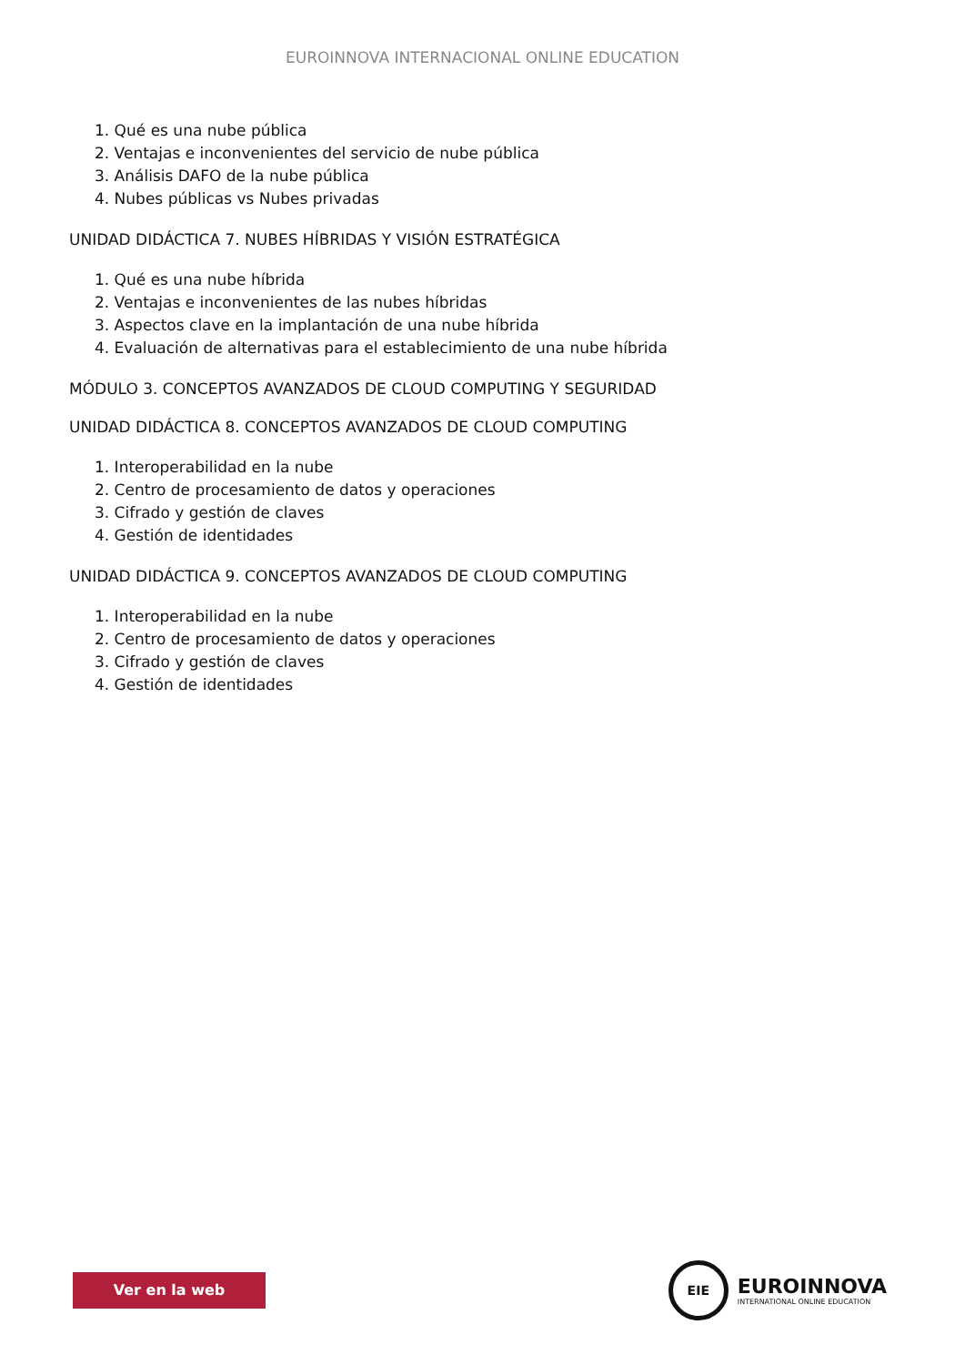EUROINNOVA INTERNACIONAL ONLINE EDUCATION
1. Qué es una nube pública
2. Ventajas e inconvenientes del servicio de nube pública
3. Análisis DAFO de la nube pública
4. Nubes públicas vs Nubes privadas
UNIDAD DIDÁCTICA 7. NUBES HÍBRIDAS Y VISIÓN ESTRATÉGICA
1. Qué es una nube híbrida
2. Ventajas e inconvenientes de las nubes híbridas
3. Aspectos clave en la implantación de una nube híbrida
4. Evaluación de alternativas para el establecimiento de una nube híbrida
MÓDULO 3. CONCEPTOS AVANZADOS DE CLOUD COMPUTING Y SEGURIDAD
UNIDAD DIDÁCTICA 8. CONCEPTOS AVANZADOS DE CLOUD COMPUTING
1. Interoperabilidad en la nube
2. Centro de procesamiento de datos y operaciones
3. Cifrado y gestión de claves
4. Gestión de identidades
UNIDAD DIDÁCTICA 9. CONCEPTOS AVANZADOS DE CLOUD COMPUTING
1. Interoperabilidad en la nube
2. Centro de procesamiento de datos y operaciones
3. Cifrado y gestión de claves
4. Gestión de identidades
Ver en la web
EIE
EUROINNOVA
INTERNATIONAL ONLINE EDUCATION